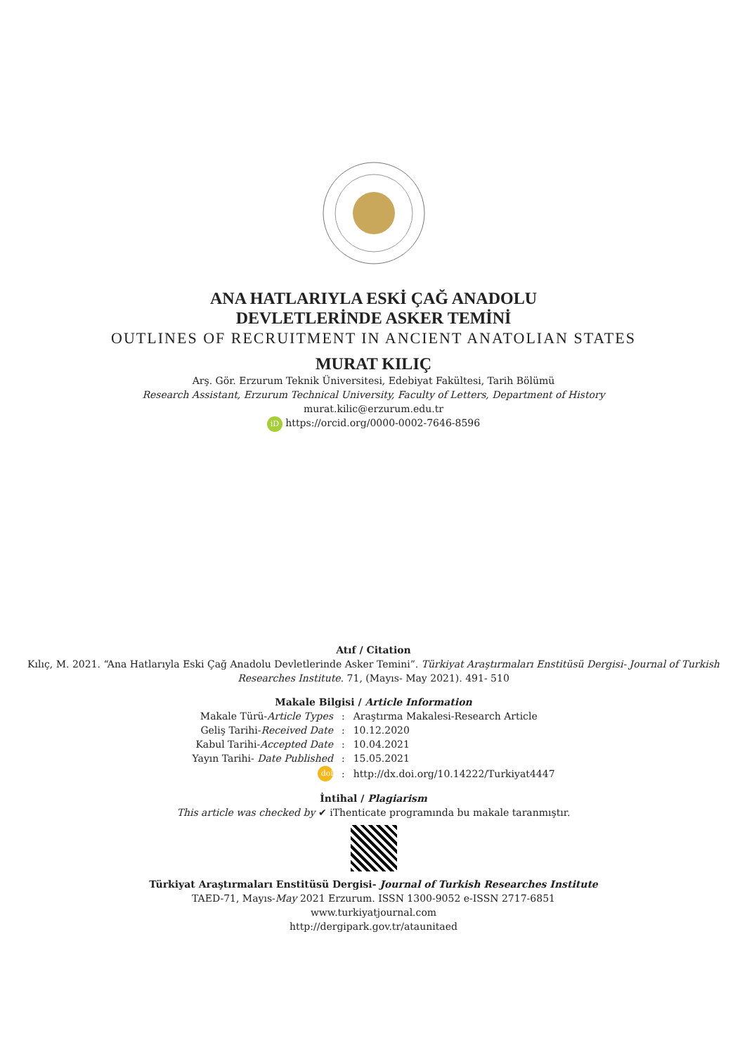ANA HATLARIYLA ESKİ ÇAĞ ANADOLU
DEVLETLERİNDE ASKER TEMİNİ
OUTLINES OF RECRUITMENT IN ANCIENT ANATOLIAN STATES
MURAT KILIÇ
Arş. Gör. Erzurum Teknik Üniversitesi, Edebiyat Fakültesi, Tarih Bölümü
Research Assistant, Erzurum Technical University, Faculty of Letters, Department of History
murat.kilic@erzurum.edu.tr
iD https://orcid.org/0000-0002-7646-8596
Atıf / Citation
Kılıç, M. 2021. “Ana Hatlarıyla Eski Çağ Anadolu Devletlerinde Asker Temini”. Türkiyat Araştırmaları Enstitüsü Dergisi- Journal of Turkish Researches Institute. 71, (Mayıs- May 2021). 491- 510
Makale Bilgisi / Article Information
| Makale Türü- Article Types | : | Araştırma Makalesi-Research Article |
| Geliş Tarihi- Received Date | : | 10.12.2020 |
| Kabul Tarihi- Accepted Date | : | 10.04.2021 |
| Yayın Tarihi- Date Published | : | 15.05.2021 |
| doi | : | http://dx.doi.org/10.14222/Turkiyat4447 |
İntihal / Plagiarism
This article was checked by ✔ iThenticate programında bu makale taranmıştır.
Türkiyat Araştırmaları Enstitüsü Dergisi- Journal of Turkish Researches Institute
TAED-71, Mayıs-May 2021 Erzurum. ISSN 1300-9052 e-ISSN 2717-6851
www.turkiyatjournal.com
http://dergipark.gov.tr/ataunitaed